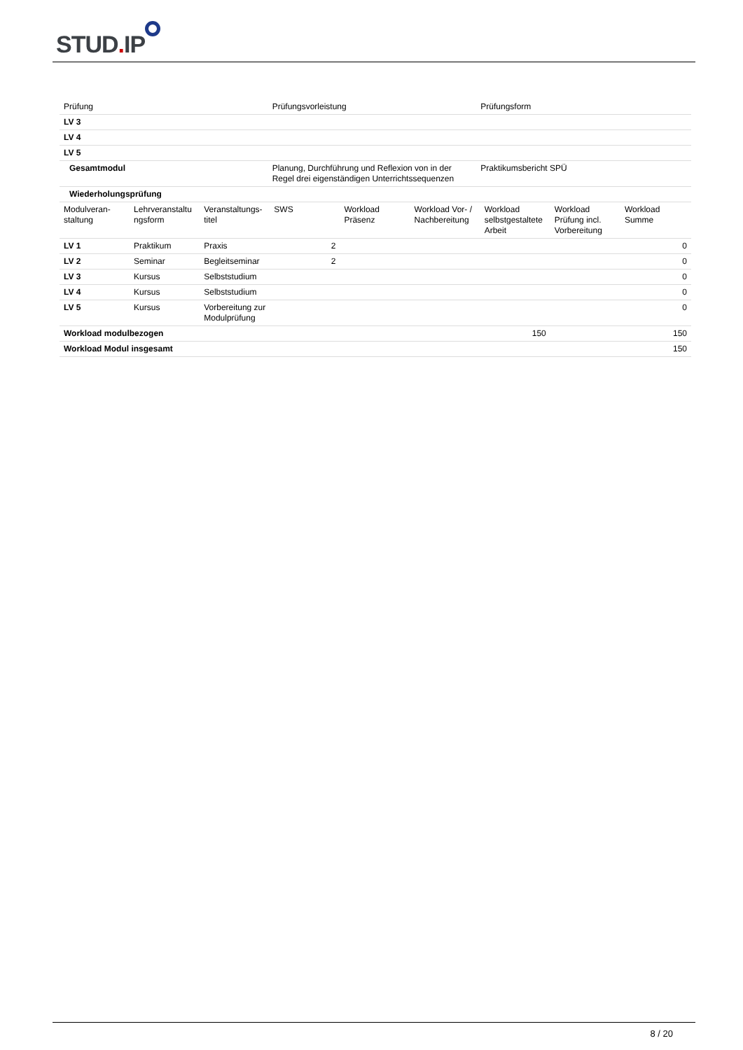STUD. IP
| Prüfung | Prüfungsvorleistung | Prüfungsform |
| --- | --- | --- |
| LV 3 | | |
| LV 4 | | |
| LV 5 | | |
| Gesamtmodul | Planung, Durchführung und Reflexion von in der Regel drei eigenständigen Unterrichtssequenzen | Praktikumsbericht SPÜ |
| Wiederholungsprüfung | | |
| Modulveran- staltung | Lehrveranstaltu ngsform | Veranstaltungs- titel | SWS | Workload Präsenz | Workload Vor- / Nachbereitung | Workload selbstgestaltete Arbeit | Workload Prüfung incl. Vorbereitung | Workload Summe |
| --- | --- | --- | --- | --- | --- | --- | --- | --- |
| LV 1 | Praktikum | Praxis | 2 | | | | | 0 |
| LV 2 | Seminar | Begleitseminar | 2 | | | | | 0 |
| LV 3 | Kursus | Selbststudium | | | | | | 0 |
| LV 4 | Kursus | Selbststudium | | | | | | 0 |
| LV 5 | Kursus | Vorbereitung zur Modulprüfung | | | | | | 0 |
| Workload modulbezogen | | | | | | 150 | | 150 |
| Workload Modul insgesamt | | | | | | | | 150 |
8 / 20